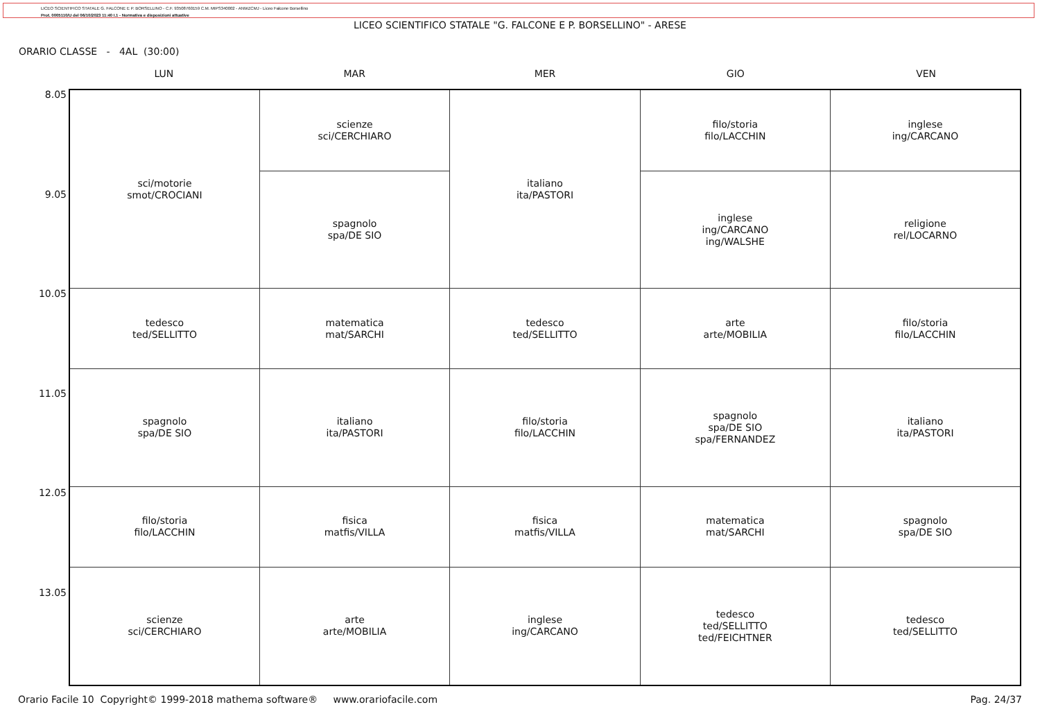LICEO SCIENTIFICO STATALE G. FALCONE E P. BORSELLINO - C.F. 93508760159 C.M. MIPS340002 - ANWZCMJ - Liceo Falcone Borsellino
Prot. 0005110/U del 06/10/2023 11:40 I.1 - Normativa e disposizioni attuative
LICEO SCIENTIFICO STATALE "G. FALCONE E P. BORSELLINO" - ARESE
ORARIO CLASSE - 4AL (30:00)
LUN MAR MER GIO VEN
8.05
9.05
10.05
11.05
12.05
13.05
| sci/motorie smot/CROCIANI | scienze sci/CERCHIARO | italiano ita/PASTORI | filo/storia filo/LACCHIN | inglese ing/CARCANO |
| | spagnolo spa/DE SIO | | inglese ing/CARCANO ing/WALSHE | religione rel/LOCARNO |
| tedesco ted/SELLITTO | matematica mat/SARCHI | tedesco ted/SELLITTO | arte arte/MOBILIA | filo/storia filo/LACCHIN |
| spagnolo spa/DE SIO | italiano ita/PASTORI | filo/storia filo/LACCHIN | spagnolo spa/DE SIO spa/FERNANDEZ | italiano ita/PASTORI |
| filo/storia filo/LACCHIN | fisica matfis/VILLA | fisica matfis/VILLA | matematica mat/SARCHI | spagnolo spa/DE SIO |
| scienze sci/CERCHIARO | arte arte/MOBILIA | inglese ing/CARCANO | tedesco ted/SELLITTO ted/FEICHTNER | tedesco ted/SELLITTO |
Orario Facile 10 Copyright© 1999-2018 mathema software® www.orariofacile.com Pag. 24/37